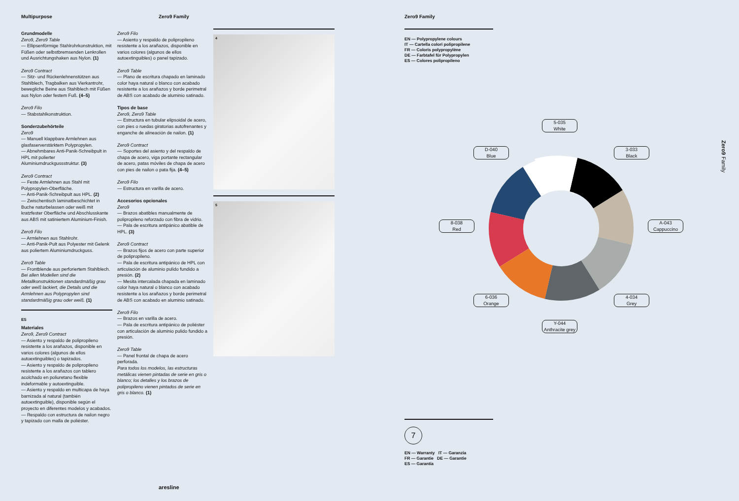Multipurpose Zero9 Family Zero9 Family
Grundmodelle
Zero9, Zero9 Table
— Ellipsenförmige Stahlrohrkonstruktion, mit Füßen oder selbstbremsenden Lenkrollen und Ausrichtungshaken aus Nylon. (1)
Zero9 Contract
— Sitz- und Rückenlehnenstützen aus Stahlblech, Tragbalken aus Vierkantrohr, bewegliche Beine aus Stahlblech mit Füßen aus Nylon oder festem Fuß. (4–5)
Zero9 Filo
— Stabstahlkonstruktion.
Sonderzubehörteile
Zero9
— Manuell klappbare Armlehnen aus glasfaserverstärktem Polypropylen.
— Abnehmbares Anti-Panik-Schreibpult in HPL mit polierter Aluminiumdruckgussstruktur. (3)
Zero9 Contract
— Feste Armlehnen aus Stahl mit Polypropylen-Oberfläche.
— Anti-Panik-Schreibpult aus HPL. (2)
— Zwischentisch laminatbeschichtet in Buche naturbelassen oder weiß mit kratzfester Oberfläche und Abschlusskante aus ABS mit satiniertem Aluminium-Finish.
Zero9 Filo
— Armlehnen aus Stahlrohr.
— Anti-Panik-Pult aus Polyester mit Gelenk aus poliertem Aluminiumdruckguss.
Zero9 Table
— Frontblende aus perforiertem Stahlblech.
Bei allen Modellen sind die Metallkonstruktionen standardmäßig grau oder weiß lackiert, die Details und die Armlehnen aus Polypropylen sind standardmäßig grau oder weiß. (1)
ES
Materiales
Zero9, Zero9 Contract
— Asiento y respaldo de polipropileno resistente a los arañazos, disponible en varios colores (algunos de ellos autoextinguibles) o tapizados.
— Asiento y respaldo de polipropileno resistente a los arañazos con tablero acolchado en poliuretano flexible indeformable y autoextinguible.
— Asiento y respaldo en multicapa de haya barnizada al natural (también autoextinguible), disponible según el proyecto en diferentes modelos y acabados.
— Respaldo con estructura de nailon negro y tapizado con malla de poliéster.
Zero9 Filo
— Asiento y respaldo de polipropileno resistente a los arañazos, disponible en varios colores (algunos de ellos autoextinguibles) o panel tapizado.
Zero9 Table
— Plano de escritura chapado en laminado color haya natural o blanco con acabado resistente a los arañazos y borde perimetral de ABS con acabado de aluminio satinado.
Tipos de base
Zero9, Zero9 Table
— Estructura en tubular elipsoidal de acero, con pies o ruedas giratorias autofrenantes y enganche de alineación de nailon. (1)
Zero9 Contract
— Soportes del asiento y del respaldo de chapa de acero, viga portante rectangular de acero, patas móviles de chapa de acero con pies de nailon o pata fija. (4–5)
Zero9 Filo
— Estructura en varilla de acero.
Accesorios opcionales
Zero9
— Brazos abatibles manualmente de polipropileno reforzado con fibra de vidrio.
— Pala de escritura antipánico abatible de HPL. (3)
Zero9 Contract
— Brazos fijos de acero con parte superior de polipropileno.
— Pala de escritura antipánico de HPL con articulación de aluminio pulido fundido a presión. (2)
— Mesita intercalada chapada en laminado color haya natural o blanco con acabado resistente a los arañazos y borde perimetral de ABS con acabado en aluminio satinado.
Zero9 Filo
— Brazos en varilla de acero.
— Pala de escritura antipánico de poliéster con articulación de aluminio pulido fundido a presión.
Zero9 Table
— Panel frontal de chapa de acero perforada.
Para todos los modelos, las estructuras metálicas vienen pintadas de serie en gris o blanco; los detalles y los brazos de polipropileno vienen pintados de serie en gris o blanco. (1)
4
5
EN — Polypropylene colours
IT — Cartella colori polipropilene
FR — Coloris polypropylène
DE — Farbtafel für Polypropylen
ES — Colores polipropileno
5-035
White
D-040
Blue
3-033
Black
8-038
Red
A-043
Cappuccino
6-036
Orange
4-034
Grey
Y-044
Anthracite grey
Zero9 Family
7
EN — Warranty IT — Garanzia
FR — Garantie DE — Garantie
ES — Garantía
aresline